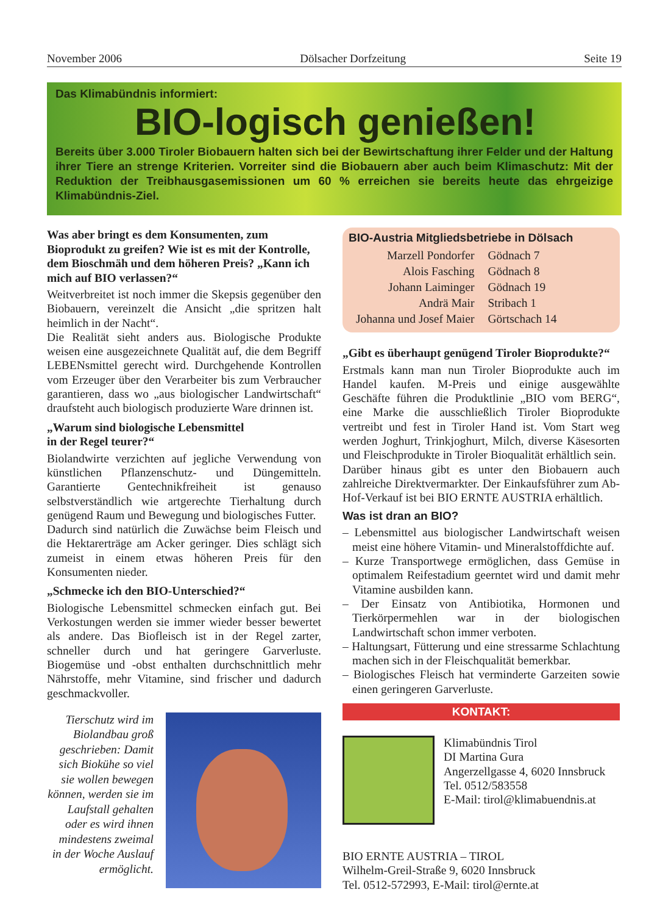November 2006 Dölsacher Dorfzeitung Seite 19
Das Klimabündnis informiert:
BIO-logisch genießen!
Bereits über 3.000 Tiroler Biobauern halten sich bei der Bewirtschaftung ihrer Felder und der Haltung ihrer Tiere an strenge Kriterien. Vorreiter sind die Biobauern aber auch beim Klimaschutz: Mit der Reduktion der Treibhausgasemissionen um 60 % erreichen sie bereits heute das ehrgeizige Klimabündnis-Ziel.
Was aber bringt es dem Konsumenten, zum Bioprodukt zu greifen? Wie ist es mit der Kontrolle, dem Bioschmäh und dem höheren Preis? „Kann ich mich auf BIO verlassen?“
Weitverbreitet ist noch immer die Skepsis gegenüber den Biobauern, vereinzelt die Ansicht „die spritzen halt heimlich in der Nacht“.
Die Realität sieht anders aus. Biologische Produkte weisen eine ausgezeichnete Qualität auf, die dem Begriff LEBENsmittel gerecht wird. Durchgehende Kontrollen vom Erzeuger über den Verarbeiter bis zum Verbraucher garantieren, dass wo „aus biologischer Landwirtschaft“ draufsteht auch biologisch produzierte Ware drinnen ist.
„Warum sind biologische Lebensmittel
in der Regel teurer?“
Biolandwirte verzichten auf jegliche Verwendung von künstlichen Pflanzenschutz- und Düngemitteln. Garantierte Gentechnikfreiheit ist genauso selbstverständlich wie artgerechte Tierhaltung durch genügend Raum und Bewegung und biologisches Futter.
Dadurch sind natürlich die Zuwächse beim Fleisch und die Hektarerträge am Acker geringer. Dies schlägt sich zumeist in einem etwas höheren Preis für den Konsumenten nieder.
„Schmecke ich den BIO-Unterschied?“
Biologische Lebensmittel schmecken einfach gut. Bei Verkostungen werden sie immer wieder besser bewertet als andere. Das Biofleisch ist in der Regel zarter, schneller durch und hat geringere Garverluste. Biogemüse und -obst enthalten durchschnittlich mehr Nährstoffe, mehr Vitamine, sind frischer und dadurch geschmackvoller.
Tierschutz wird im Biolandbau groß geschrieben: Damit sich Biokühe so viel sie wollen bewegen können, werden sie im Laufstall gehalten oder es wird ihnen mindestens zweimal in der Woche Auslauf ermöglicht.
BIO-Austria Mitgliedsbetriebe in Dölsach
| Marzell Pondorfer | Gödnach 7 |
| Alois Fasching | Gödnach 8 |
| Johann Laiminger | Gödnach 19 |
| Andrä Mair | Stribach 1 |
| Johanna und Josef Maier | Görtschach 14 |
„Gibt es überhaupt genügend Tiroler Bioprodukte?“
Erstmals kann man nun Tiroler Bioprodukte auch im Handel kaufen. M-Preis und einige ausgewählte Geschäfte führen die Produktlinie „BIO vom BERG“, eine Marke die ausschließlich Tiroler Bioprodukte vertreibt und fest in Tiroler Hand ist. Vom Start weg werden Joghurt, Trinkjoghurt, Milch, diverse Käsesorten und Fleischprodukte in Tiroler Bioqualität erhältlich sein.
Darüber hinaus gibt es unter den Biobauern auch zahlreiche Direktvermarkter. Der Einkaufsführer zum Ab-Hof-Verkauf ist bei BIO ERNTE AUSTRIA erhältlich.
Was ist dran an BIO?
– Lebensmittel aus biologischer Landwirtschaft weisen meist eine höhere Vitamin- und Mineralstoffdichte auf.
– Kurze Transportwege ermöglichen, dass Gemüse in optimalem Reifestadium geerntet wird und damit mehr Vitamine ausbilden kann.
– Der Einsatz von Antibiotika, Hormonen und Tierkörpermehlen war in der biologischen Landwirtschaft schon immer verboten.
– Haltungsart, Fütterung und eine stressarme Schlachtung machen sich in der Fleischqualität bemerkbar.
– Biologisches Fleisch hat verminderte Garzeiten sowie einen geringeren Garverluste.
KONTAKT:
Klimabündnis Tirol
DI Martina Gura
Angerzellgasse 4, 6020 Innsbruck
Tel. 0512/583558
E-Mail: tirol@klimabuendnis.at
BIO ERNTE AUSTRIA – TIROL
Wilhelm-Greil-Straße 9, 6020 Innsbruck
Tel. 0512-572993, E-Mail: tirol@ernte.at